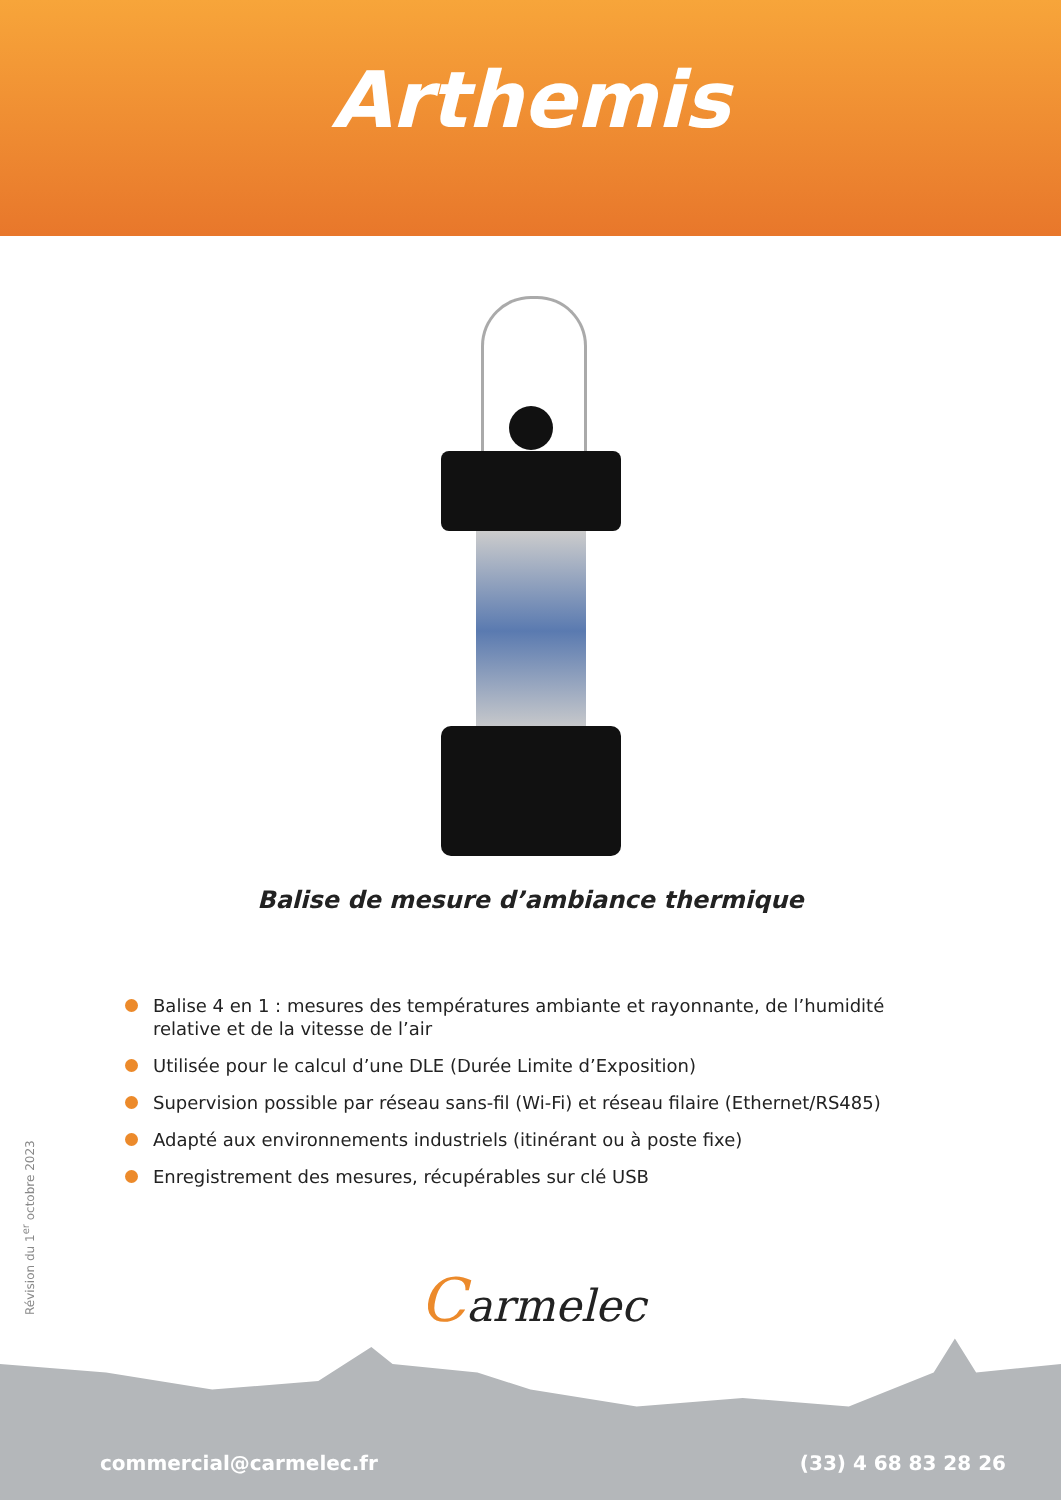Arthemis
Balise de mesure d’ambiance thermique
Balise 4 en 1 : mesures des températures ambiante et rayonnante, de l’humidité relative et de la vitesse de l’air
Utilisée pour le calcul d’une DLE (Durée Limite d’Exposition)
Supervision possible par réseau sans-fil (Wi-Fi) et réseau filaire (Ethernet/RS485)
Adapté aux environnements industriels (itinérant ou à poste fixe)
Enregistrement des mesures, récupérables sur clé USB
Révision du 1<sup>er</sup> octobre 2023
Carmelec
commercial@carmelec.fr (33) 4 68 83 28 26